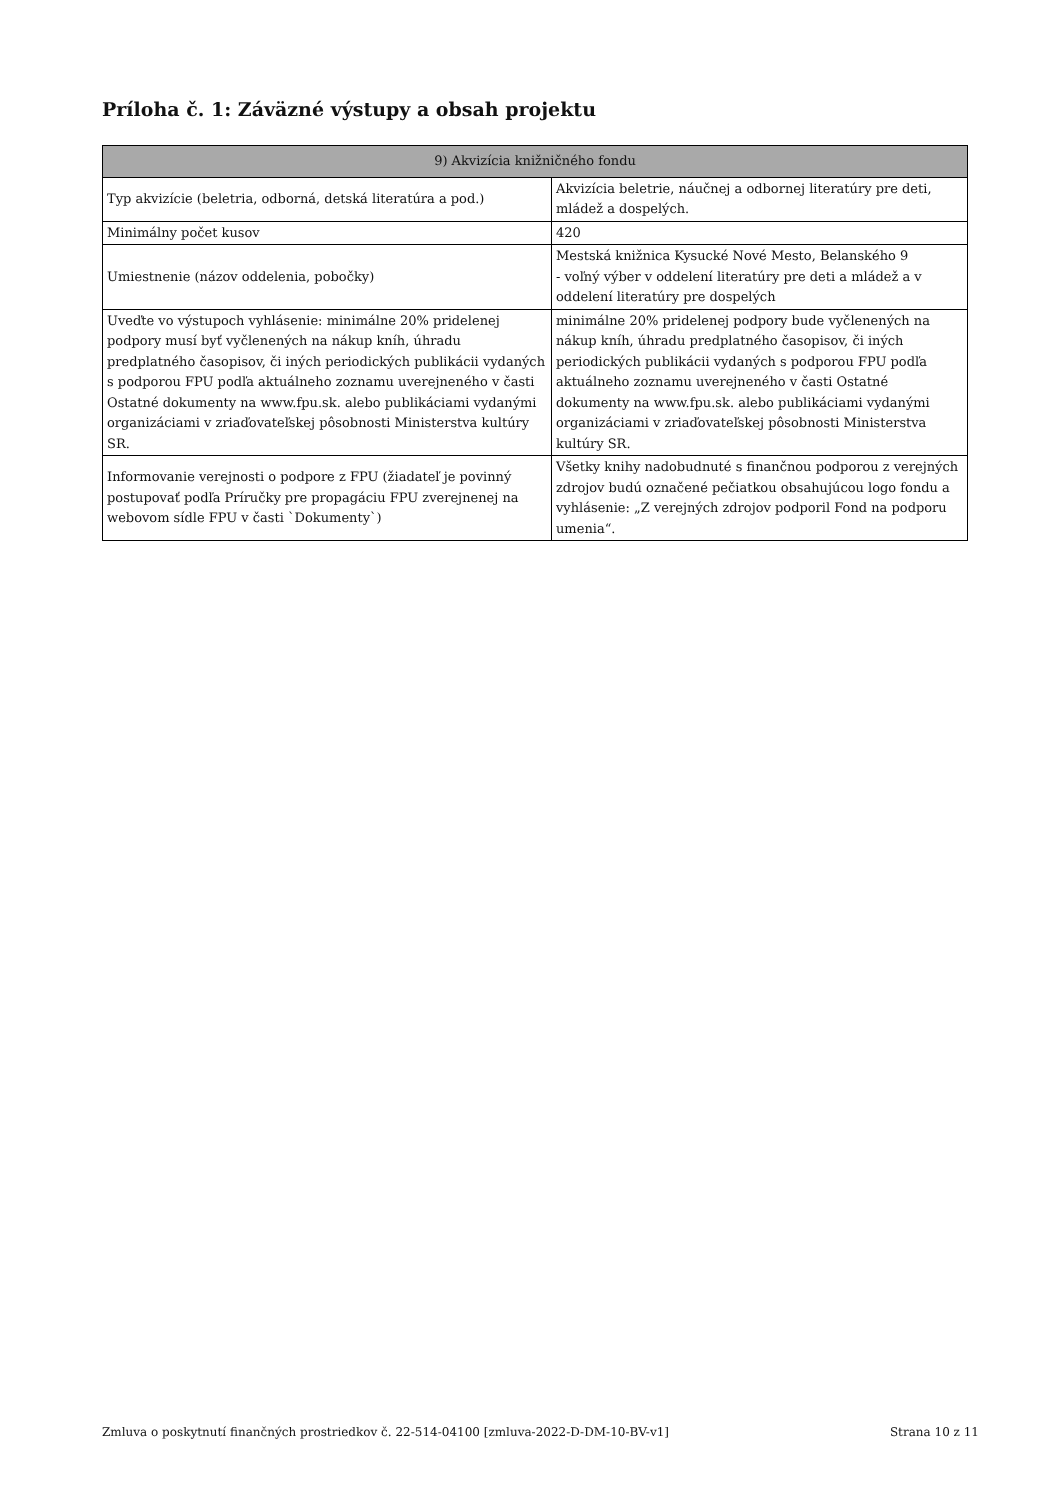Príloha č. 1: Záväzné výstupy a obsah projektu
| 9) Akvizícia knižničného fondu | |
| --- | --- |
| Typ akvizície (beletria, odborná, detská literatúra a pod.) | Akvizícia beletrie, náučnej a odbornej literatúry pre deti, mládež a dospelých. |
| Minimálny počet kusov | 420 |
| Umiestnenie (názov oddelenia, pobočky) | Mestská knižnica Kysucké Nové Mesto, Belanského 9 - voľný výber v oddelení literatúry pre deti a mládež a v oddelení literatúry pre dospelých |
| Uveďte vo výstupoch vyhlásenie: minimálne 20% pridelenej podpory musí byť vyčlenených na nákup kníh, úhradu predplatného časopisov, či iných periodických publikácii vydaných s podporou FPU podľa aktuálneho zoznamu uverejneného v časti Ostatné dokumenty na www.fpu.sk. alebo publikáciami vydanými organizáciami v zriaďovateľskej pôsobnosti Ministerstva kultúry SR. | minimálne 20% pridelenej podpory bude vyčlenených na nákup kníh, úhradu predplatného časopisov, či iných periodických publikácii vydaných s podporou FPU podľa aktuálneho zoznamu uverejneného v časti Ostatné dokumenty na www.fpu.sk. alebo publikáciami vydanými organizáciami v zriaďovateľskej pôsobnosti Ministerstva kultúry SR. |
| Informovanie verejnosti o podpore z FPU (žiadateľ je povinný postupovať podľa Príručky pre propagáciu FPU zverejnenej na webovom sídle FPU v časti `Dokumenty`) | Všetky knihy nadobudnuté s finančnou podporou z verejných zdrojov budú označené pečiatkou obsahujúcou logo fondu a vyhlásenie: „Z verejných zdrojov podporil Fond na podporu umenia“. |
Zmluva o poskytnutí finančných prostriedkov č. 22-514-04100 [zmluva-2022-D-DM-10-BV-v1] Strana 10 z 11